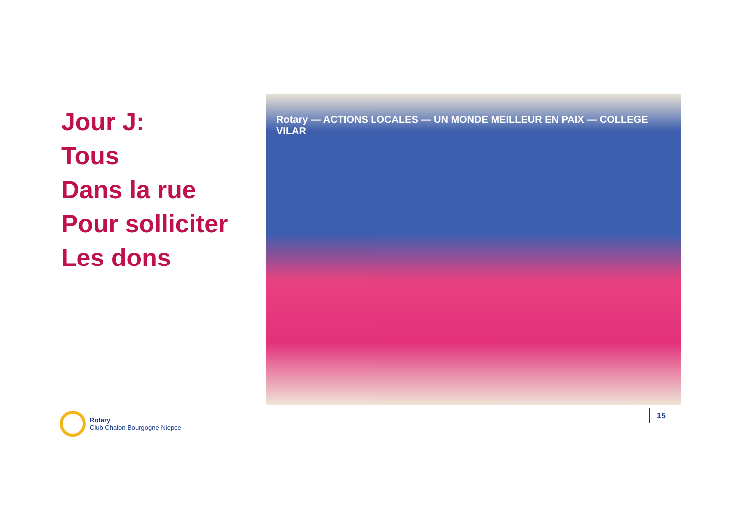Jour J:
Tous
Dans la rue
Pour solliciter
Les dons
Rotary — ACTIONS LOCALES — UN MONDE MEILLEUR EN PAIX — COLLEGE VILAR
Rotary
Club Chalon Bourgogne Niepce
15